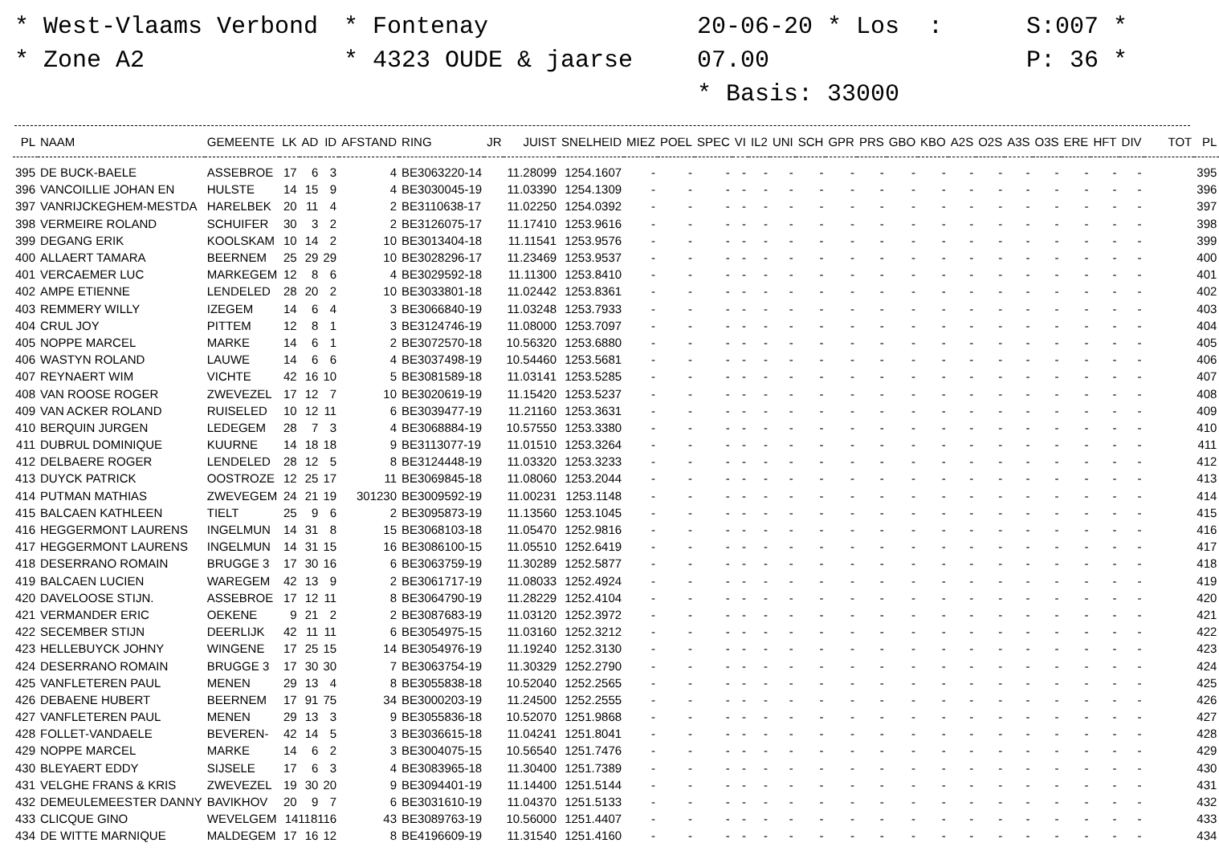* West-Vlaams Verbond
* Zone A2
* Fontenay
* 4323 OUDE & jaarse
20-06-20 * Los : 07.00
* Basis: 33000
S:007 *
P: 36 *
| PL | NAAM | GEMEENTE | LK | AD | ID | AFSTAND | RING | JR | JUIST | SNELHEID | MIEZ | POEL | SPEC | VI | IL2 | UNI | SCH | GPR | PRS | GBO | KBO | A2S | O2S | A3S | O3S | ERE | HFT | DIV | TOT | PL |
| --- | --- | --- | --- | --- | --- | --- | --- | --- | --- | --- | --- | --- | --- | --- | --- | --- | --- | --- | --- | --- | --- | --- | --- | --- | --- | --- | --- | --- | --- | --- |
| 395 | DE BUCK-BAELE | ASSEBROE | 17 | 6 | 3 | 4 | BE3063220-14 | | 11.28099 | 1254.1607 | - | - | - | - | - | - | - | - | - | - | - | - | - | - | - | - | - | - | | 395 |
| 396 | VANCOILLIE JOHAN EN | HULSTE | 14 | 15 | 9 | 4 | BE3030045-19 | | 11.03390 | 1254.1309 | - | - | - | - | - | - | - | - | - | - | - | - | - | - | - | - | - | - | | 396 |
| 397 | VANRIJCKEGHEM-MESTDA | HARELBEK | 20 | 11 | 4 | 2 | BE3110638-17 | | 11.02250 | 1254.0392 | - | - | - | - | - | - | - | - | - | - | - | - | - | - | - | - | - | - | | 397 |
| 398 | VERMEIRE ROLAND | SCHUIFER | 30 | 3 | 2 | 2 | BE3126075-17 | | 11.17410 | 1253.9616 | - | - | - | - | - | - | - | - | - | - | - | - | - | - | - | - | - | - | | 398 |
| 399 | DEGANG ERIK | KOOLSKAM | 10 | 14 | 2 | 10 | BE3013404-18 | | 11.11541 | 1253.9576 | - | - | - | - | - | - | - | - | - | - | - | - | - | - | - | - | - | - | | 399 |
| 400 | ALLAERT TAMARA | BEERNEM | 25 | 29 | 29 | 10 | BE3028296-17 | | 11.23469 | 1253.9537 | - | - | - | - | - | - | - | - | - | - | - | - | - | - | - | - | - | - | | 400 |
| 401 | VERCAEMER LUC | MARKEGEM | 12 | 8 | 6 | 4 | BE3029592-18 | | 11.11300 | 1253.8410 | - | - | - | - | - | - | - | - | - | - | - | - | - | - | - | - | - | - | | 401 |
| 402 | AMPE ETIENNE | LENDELED | 28 | 20 | 2 | 10 | BE3033801-18 | | 11.02442 | 1253.8361 | - | - | - | - | - | - | - | - | - | - | - | - | - | - | - | - | - | - | | 402 |
| 403 | REMMERY WILLY | IZEGEM | 14 | 6 | 4 | 3 | BE3066840-19 | | 11.03248 | 1253.7933 | - | - | - | - | - | - | - | - | - | - | - | - | - | - | - | - | - | - | | 403 |
| 404 | CRUL JOY | PITTEM | 12 | 8 | 1 | 3 | BE3124746-19 | | 11.08000 | 1253.7097 | - | - | - | - | - | - | - | - | - | - | - | - | - | - | - | - | - | - | | 404 |
| 405 | NOPPE MARCEL | MARKE | 14 | 6 | 1 | 2 | BE3072570-18 | | 10.56320 | 1253.6880 | - | - | - | - | - | - | - | - | - | - | - | - | - | - | - | - | - | - | | 405 |
| 406 | WASTYN ROLAND | LAUWE | 14 | 6 | 6 | 4 | BE3037498-19 | | 10.54460 | 1253.5681 | - | - | - | - | - | - | - | - | - | - | - | - | - | - | - | - | - | - | | 406 |
| 407 | REYNAERT WIM | VICHTE | 42 | 16 | 10 | 5 | BE3081589-18 | | 11.03141 | 1253.5285 | - | - | - | - | - | - | - | - | - | - | - | - | - | - | - | - | - | - | | 407 |
| 408 | VAN ROOSE ROGER | ZWEVEZEL | 17 | 12 | 7 | 10 | BE3020619-19 | | 11.15420 | 1253.5237 | - | - | - | - | - | - | - | - | - | - | - | - | - | - | - | - | - | - | | 408 |
| 409 | VAN ACKER ROLAND | RUISELED | 10 | 12 | 11 | 6 | BE3039477-19 | | 11.21160 | 1253.3631 | - | - | - | - | - | - | - | - | - | - | - | - | - | - | - | - | - | - | | 409 |
| 410 | BERQUIN JURGEN | LEDEGEM | 28 | 7 | 3 | 4 | BE3068884-19 | | 10.57550 | 1253.3380 | - | - | - | - | - | - | - | - | - | - | - | - | - | - | - | - | - | - | | 410 |
| 411 | DUBRUL DOMINIQUE | KUURNE | 14 | 18 | 18 | 9 | BE3113077-19 | | 11.01510 | 1253.3264 | - | - | - | - | - | - | - | - | - | - | - | - | - | - | - | - | - | - | | 411 |
| 412 | DELBAERE ROGER | LENDELED | 28 | 12 | 5 | 8 | BE3124448-19 | | 11.03320 | 1253.3233 | - | - | - | - | - | - | - | - | - | - | - | - | - | - | - | - | - | - | | 412 |
| 413 | DUYCK PATRICK | OOSTROZE | 12 | 25 | 17 | 11 | BE3069845-18 | | 11.08060 | 1253.2044 | - | - | - | - | - | - | - | - | - | - | - | - | - | - | - | - | - | - | | 413 |
| 414 | PUTMAN MATHIAS | ZWEVEGEM | 24 | 21 | 19 | 301230 | BE3009592-19 | | 11.00231 | 1253.1148 | - | - | - | - | - | - | - | - | - | - | - | - | - | - | - | - | - | - | | 414 |
| 415 | BALCAEN KATHLEEN | TIELT | 25 | 9 | 6 | 2 | BE3095873-19 | | 11.13560 | 1253.1045 | - | - | - | - | - | - | - | - | - | - | - | - | - | - | - | - | - | - | | 415 |
| 416 | HEGGERMONT LAURENS | INGELMUN | 14 | 31 | 8 | 15 | BE3068103-18 | | 11.05470 | 1252.9816 | - | - | - | - | - | - | - | - | - | - | - | - | - | - | - | - | - | - | | 416 |
| 417 | HEGGERMONT LAURENS | INGELMUN | 14 | 31 | 15 | 16 | BE3086100-15 | | 11.05510 | 1252.6419 | - | - | - | - | - | - | - | - | - | - | - | - | - | - | - | - | - | - | | 417 |
| 418 | DESERRANO ROMAIN | BRUGGE 3 | 17 | 30 | 16 | 6 | BE3063759-19 | | 11.30289 | 1252.5877 | - | - | - | - | - | - | - | - | - | - | - | - | - | - | - | - | - | - | | 418 |
| 419 | BALCAEN LUCIEN | WAREGEM | 42 | 13 | 9 | 2 | BE3061717-19 | | 11.08033 | 1252.4924 | - | - | - | - | - | - | - | - | - | - | - | - | - | - | - | - | - | - | | 419 |
| 420 | DAVELOOSE STIJN. | ASSEBROE | 17 | 12 | 11 | 8 | BE3064790-19 | | 11.28229 | 1252.4104 | - | - | - | - | - | - | - | - | - | - | - | - | - | - | - | - | - | - | | 420 |
| 421 | VERMANDER ERIC | OEKENE | 9 | 21 | 2 | 2 | BE3087683-19 | | 11.03120 | 1252.3972 | - | - | - | - | - | - | - | - | - | - | - | - | - | - | - | - | - | - | | 421 |
| 422 | SECEMBER STIJN | DEERLIJK | 42 | 11 | 11 | 6 | BE3054975-15 | | 11.03160 | 1252.3212 | - | - | - | - | - | - | - | - | - | - | - | - | - | - | - | - | - | - | | 422 |
| 423 | HELLEBUYCK JOHNY | WINGENE | 17 | 25 | 15 | 14 | BE3054976-19 | | 11.19240 | 1252.3130 | - | - | - | - | - | - | - | - | - | - | - | - | - | - | - | - | - | - | | 423 |
| 424 | DESERRANO ROMAIN | BRUGGE 3 | 17 | 30 | 30 | 7 | BE3063754-19 | | 11.30329 | 1252.2790 | - | - | - | - | - | - | - | - | - | - | - | - | - | - | - | - | - | - | | 424 |
| 425 | VANFLETEREN PAUL | MENEN | 29 | 13 | 4 | 8 | BE3055838-18 | | 10.52040 | 1252.2565 | - | - | - | - | - | - | - | - | - | - | - | - | - | - | - | - | - | - | | 425 |
| 426 | DEBAENE HUBERT | BEERNEM | 17 | 91 | 75 | 34 | BE3000203-19 | | 11.24500 | 1252.2555 | - | - | - | - | - | - | - | - | - | - | - | - | - | - | - | - | - | - | | 426 |
| 427 | VANFLETEREN PAUL | MENEN | 29 | 13 | 3 | 9 | BE3055836-18 | | 10.52070 | 1251.9868 | - | - | - | - | - | - | - | - | - | - | - | - | - | - | - | - | - | - | | 427 |
| 428 | FOLLET-VANDAELE | BEVEREN- | 42 | 14 | 5 | 3 | BE3036615-18 | | 11.04241 | 1251.8041 | - | - | - | - | - | - | - | - | - | - | - | - | - | - | - | - | - | - | | 428 |
| 429 | NOPPE MARCEL | MARKE | 14 | 6 | 2 | 3 | BE3004075-15 | | 10.56540 | 1251.7476 | - | - | - | - | - | - | - | - | - | - | - | - | - | - | - | - | - | - | | 429 |
| 430 | BLEYAERT EDDY | SIJSELE | 17 | 6 | 3 | 4 | BE3083965-18 | | 11.30400 | 1251.7389 | - | - | - | - | - | - | - | - | - | - | - | - | - | - | - | - | - | - | | 430 |
| 431 | VELGHE FRANS & KRIS | ZWEVEZEL | 19 | 30 | 20 | 9 | BE3094401-19 | | 11.14400 | 1251.5144 | - | - | - | - | - | - | - | - | - | - | - | - | - | - | - | - | - | - | | 431 |
| 432 | DEMEULEMEESTER DANNY | BAVIKHOV | 20 | 9 | 7 | 6 | BE3031610-19 | | 11.04370 | 1251.5133 | - | - | - | - | - | - | - | - | - | - | - | - | - | - | - | - | - | - | | 432 |
| 433 | CLICQUE GINO | WEVELGEM | 14118116 | | | 43 | BE3089763-19 | | 10.56000 | 1251.4407 | - | - | - | - | - | - | - | - | - | - | - | - | - | - | - | - | - | - | | 433 |
| 434 | DE WITTE MARNIQUE | MALDEGEM | 17 | 16 | 12 | 8 | BE4196609-19 | | 11.31540 | 1251.4160 | - | - | - | - | - | - | - | - | - | - | - | - | - | - | - | - | - | - | | 434 |